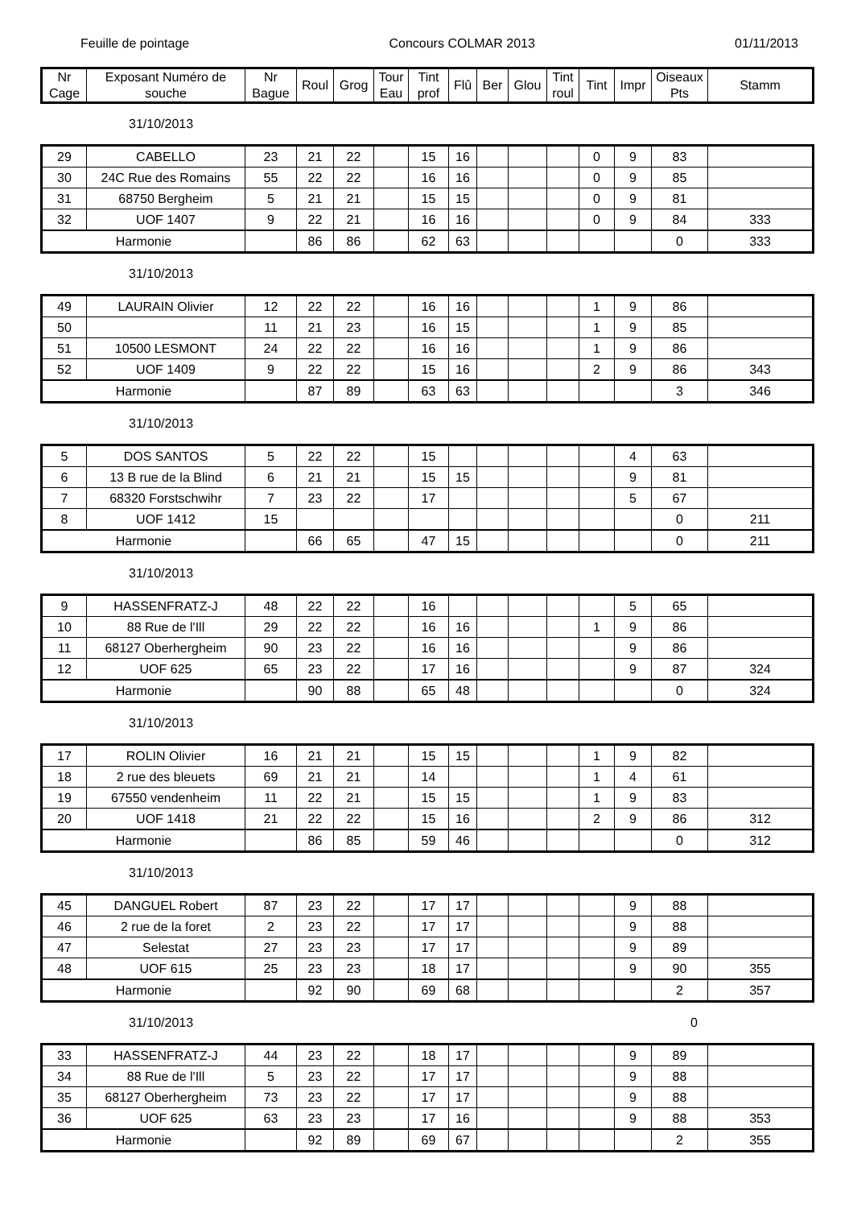Feuille de pointage Concours COLMAR 2013 01/11/2013
| Nr Cage | Exposant Numéro de souche | Nr Bague | Roul | Grog | Tour Eau | Tint prof | Flû | Ber | Glou | Tint roul | Tint | Impr | Oiseaux Pts | Stamm |
| --- | --- | --- | --- | --- | --- | --- | --- | --- | --- | --- | --- | --- | --- | --- |
31/10/2013
| 29 | CABELLO | 23 | 21 | 22 | | 15 | 16 | | | | 0 | 9 | 83 | |
| 30 | 24C Rue des Romains | 55 | 22 | 22 | | 16 | 16 | | | | 0 | 9 | 85 | |
| 31 | 68750 Bergheim | 5 | 21 | 21 | | 15 | 15 | | | | 0 | 9 | 81 | |
| 32 | UOF 1407 | 9 | 22 | 21 | | 16 | 16 | | | | 0 | 9 | 84 | 333 |
| Harmonie | | | 86 | 86 | | 62 | 63 | | | | | | 0 | 333 |
31/10/2013
| 49 | LAURAIN Olivier | 12 | 22 | 22 | | 16 | 16 | | | | 1 | 9 | 86 | |
| 50 | | 11 | 21 | 23 | | 16 | 15 | | | | 1 | 9 | 85 | |
| 51 | 10500 LESMONT | 24 | 22 | 22 | | 16 | 16 | | | | 1 | 9 | 86 | |
| 52 | UOF 1409 | 9 | 22 | 22 | | 15 | 16 | | | | 2 | 9 | 86 | 343 |
| Harmonie | | | 87 | 89 | | 63 | 63 | | | | | | 3 | 346 |
31/10/2013
| 5 | DOS SANTOS | 5 | 22 | 22 | | 15 | | | | | | 4 | 63 | |
| 6 | 13 B rue de la Blind | 6 | 21 | 21 | | 15 | 15 | | | | | 9 | 81 | |
| 7 | 68320 Forstschwihr | 7 | 23 | 22 | | 17 | | | | | | 5 | 67 | |
| 8 | UOF 1412 | 15 | | | | | | | | | | | 0 | 211 |
| Harmonie | | | 66 | 65 | | 47 | 15 | | | | | | 0 | 211 |
31/10/2013
| 9 | HASSENFRATZ-J | 48 | 22 | 22 | | 16 | | | | | | 5 | 65 | |
| 10 | 88 Rue de l'Ill | 29 | 22 | 22 | | 16 | 16 | | | | 1 | 9 | 86 | |
| 11 | 68127 Oberhergheim | 90 | 23 | 22 | | 16 | 16 | | | | | 9 | 86 | |
| 12 | UOF 625 | 65 | 23 | 22 | | 17 | 16 | | | | | 9 | 87 | 324 |
| Harmonie | | | 90 | 88 | | 65 | 48 | | | | | | 0 | 324 |
31/10/2013
| 17 | ROLIN Olivier | 16 | 21 | 21 | | 15 | 15 | | | | 1 | 9 | 82 | |
| 18 | 2 rue des bleuets | 69 | 21 | 21 | | 14 | | | | | 1 | 4 | 61 | |
| 19 | 67550 vendenheim | 11 | 22 | 21 | | 15 | 15 | | | | 1 | 9 | 83 | |
| 20 | UOF 1418 | 21 | 22 | 22 | | 15 | 16 | | | | 2 | 9 | 86 | 312 |
| Harmonie | | | 86 | 85 | | 59 | 46 | | | | | | 0 | 312 |
31/10/2013
| 45 | DANGUEL Robert | 87 | 23 | 22 | | 17 | 17 | | | | | 9 | 88 | |
| 46 | 2 rue de la foret | 2 | 23 | 22 | | 17 | 17 | | | | | 9 | 88 | |
| 47 | Selestat | 27 | 23 | 23 | | 17 | 17 | | | | | 9 | 89 | |
| 48 | UOF 615 | 25 | 23 | 23 | | 18 | 17 | | | | | 9 | 90 | 355 |
| Harmonie | | | 92 | 90 | | 69 | 68 | | | | | | 2 | 357 |
31/10/2013 0
| 33 | HASSENFRATZ-J | 44 | 23 | 22 | | 18 | 17 | | | | | 9 | 89 | |
| 34 | 88 Rue de l'Ill | 5 | 23 | 22 | | 17 | 17 | | | | | 9 | 88 | |
| 35 | 68127 Oberhergheim | 73 | 23 | 22 | | 17 | 17 | | | | | 9 | 88 | |
| 36 | UOF 625 | 63 | 23 | 23 | | 17 | 16 | | | | | 9 | 88 | 353 |
| Harmonie | | | 92 | 89 | | 69 | 67 | | | | | | 2 | 355 |